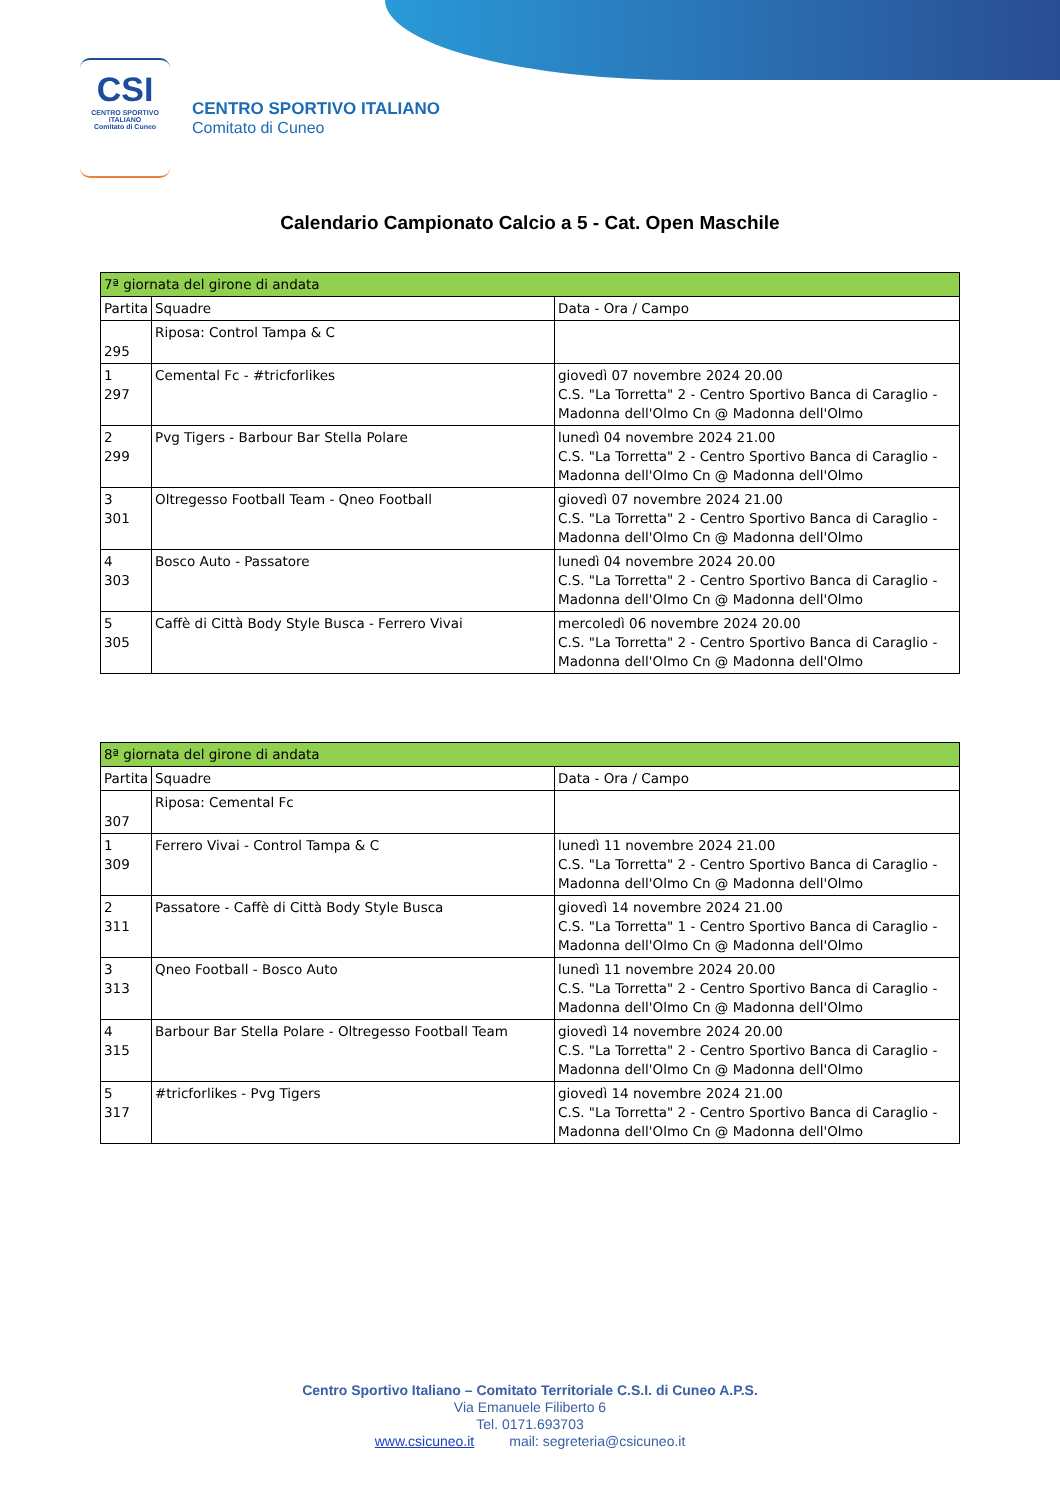CSI
CENTRO SPORTIVO ITALIANO
Comitato di Cuneo
CENTRO SPORTIVO ITALIANO
Comitato di Cuneo
Calendario Campionato Calcio a 5 - Cat. Open Maschile
| 7ª giornata del girone di andata | | |
| --- | --- | --- |
| Partita | Squadre | Data - Ora / Campo |
| 295 | Riposa: Control Tampa & C | |
| 1 297 | Cemental Fc - #tricforlikes | giovedì 07 novembre 2024 20.00 C.S. "La Torretta" 2 - Centro Sportivo Banca di Caraglio - Madonna dell'Olmo Cn @ Madonna dell'Olmo |
| 2 299 | Pvg Tigers - Barbour Bar Stella Polare | lunedì 04 novembre 2024 21.00 C.S. "La Torretta" 2 - Centro Sportivo Banca di Caraglio - Madonna dell'Olmo Cn @ Madonna dell'Olmo |
| 3 301 | Oltregesso Football Team - Qneo Football | giovedì 07 novembre 2024 21.00 C.S. "La Torretta" 2 - Centro Sportivo Banca di Caraglio - Madonna dell'Olmo Cn @ Madonna dell'Olmo |
| 4 303 | Bosco Auto - Passatore | lunedì 04 novembre 2024 20.00 C.S. "La Torretta" 2 - Centro Sportivo Banca di Caraglio - Madonna dell'Olmo Cn @ Madonna dell'Olmo |
| 5 305 | Caffè di Città Body Style Busca - Ferrero Vivai | mercoledì 06 novembre 2024 20.00 C.S. "La Torretta" 2 - Centro Sportivo Banca di Caraglio - Madonna dell'Olmo Cn @ Madonna dell'Olmo |
| 8ª giornata del girone di andata | | |
| --- | --- | --- |
| Partita | Squadre | Data - Ora / Campo |
| 307 | Riposa: Cemental Fc | |
| 1 309 | Ferrero Vivai - Control Tampa & C | lunedì 11 novembre 2024 21.00 C.S. "La Torretta" 2 - Centro Sportivo Banca di Caraglio - Madonna dell'Olmo Cn @ Madonna dell'Olmo |
| 2 311 | Passatore - Caffè di Città Body Style Busca | giovedì 14 novembre 2024 21.00 C.S. "La Torretta" 1 - Centro Sportivo Banca di Caraglio - Madonna dell'Olmo Cn @ Madonna dell'Olmo |
| 3 313 | Qneo Football - Bosco Auto | lunedì 11 novembre 2024 20.00 C.S. "La Torretta" 2 - Centro Sportivo Banca di Caraglio - Madonna dell'Olmo Cn @ Madonna dell'Olmo |
| 4 315 | Barbour Bar Stella Polare - Oltregesso Football Team | giovedì 14 novembre 2024 20.00 C.S. "La Torretta" 2 - Centro Sportivo Banca di Caraglio - Madonna dell'Olmo Cn @ Madonna dell'Olmo |
| 5 317 | #tricforlikes - Pvg Tigers | giovedì 14 novembre 2024 21.00 C.S. "La Torretta" 2 - Centro Sportivo Banca di Caraglio - Madonna dell'Olmo Cn @ Madonna dell'Olmo |
Centro Sportivo Italiano – Comitato Territoriale C.S.I. di Cuneo A.P.S.
Via Emanuele Filiberto 6
Tel. 0171.693703
www.csicuneo.it mail: segreteria@csicuneo.it